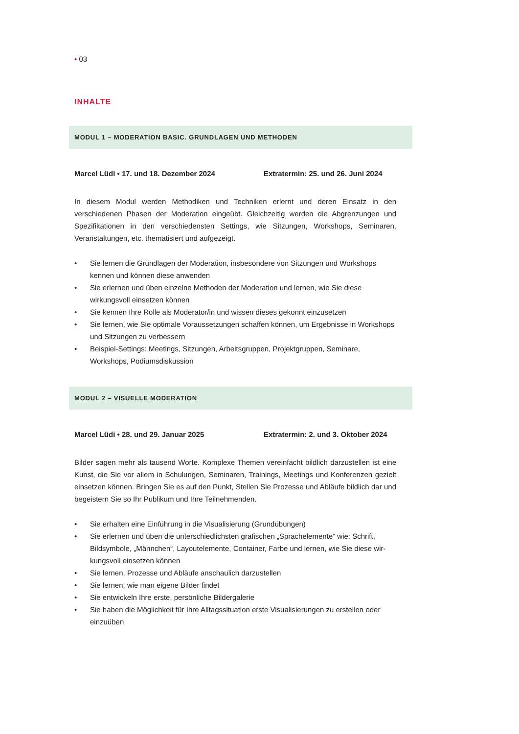• 03
INHALTE
MODUL 1 – MODERATION BASIC. GRUNDLAGEN UND METHODEN
Marcel Lüdi • 17. und 18. Dezember 2024 Extratermin: 25. und 26. Juni 2024
In diesem Modul werden Methodiken und Techniken erlernt und deren Einsatz in den verschiedenen Phasen der Moderation eingeübt. Gleichzeitig werden die Abgrenzungen und Spezifikationen in den verschiedensten Settings, wie Sitzungen, Workshops, Seminaren, Veranstaltungen, etc. thematisiert und aufgezeigt.
• Sie lernen die Grundlagen der Moderation, insbesondere von Sitzungen und Workshops kennen und können diese anwenden
• Sie erlernen und üben einzelne Methoden der Moderation und lernen, wie Sie diese wirkungsvoll einsetzen können
• Sie kennen Ihre Rolle als Moderator/in und wissen dieses gekonnt einzusetzen
• Sie lernen, wie Sie optimale Voraussetzungen schaffen können, um Ergebnisse in Workshops und Sitzungen zu verbessern
• Beispiel-Settings: Meetings, Sitzungen, Arbeitsgruppen, Projektgruppen, Seminare, Workshops, Podiumsdiskussion
MODUL 2 – VISUELLE MODERATION
Marcel Lüdi • 28. und 29. Januar 2025 Extratermin: 2. und 3. Oktober 2024
Bilder sagen mehr als tausend Worte. Komplexe Themen vereinfacht bildlich darzustellen ist eine Kunst, die Sie vor allem in Schulungen, Seminaren, Trainings, Meetings und Konferenzen gezielt einsetzen können. Bringen Sie es auf den Punkt, Stellen Sie Prozesse und Abläufe bildlich dar und begeistern Sie so Ihr Publikum und Ihre Teilnehmenden.
• Sie erhalten eine Einführung in die Visualisierung (Grundübungen)
• Sie erlernen und üben die unterschiedlichsten grafischen „Sprachelemente“ wie: Schrift, Bildsymbole, „Männchen“, Layoutelemente, Container, Farbe und lernen, wie Sie diese wir-kungsvoll einsetzen können
• Sie lernen, Prozesse und Abläufe anschaulich darzustellen
• Sie lernen, wie man eigene Bilder findet
• Sie entwickeln Ihre erste, persönliche Bildergalerie
• Sie haben die Möglichkeit für Ihre Alltagssituation erste Visualisierungen zu erstellen oder einzuüben